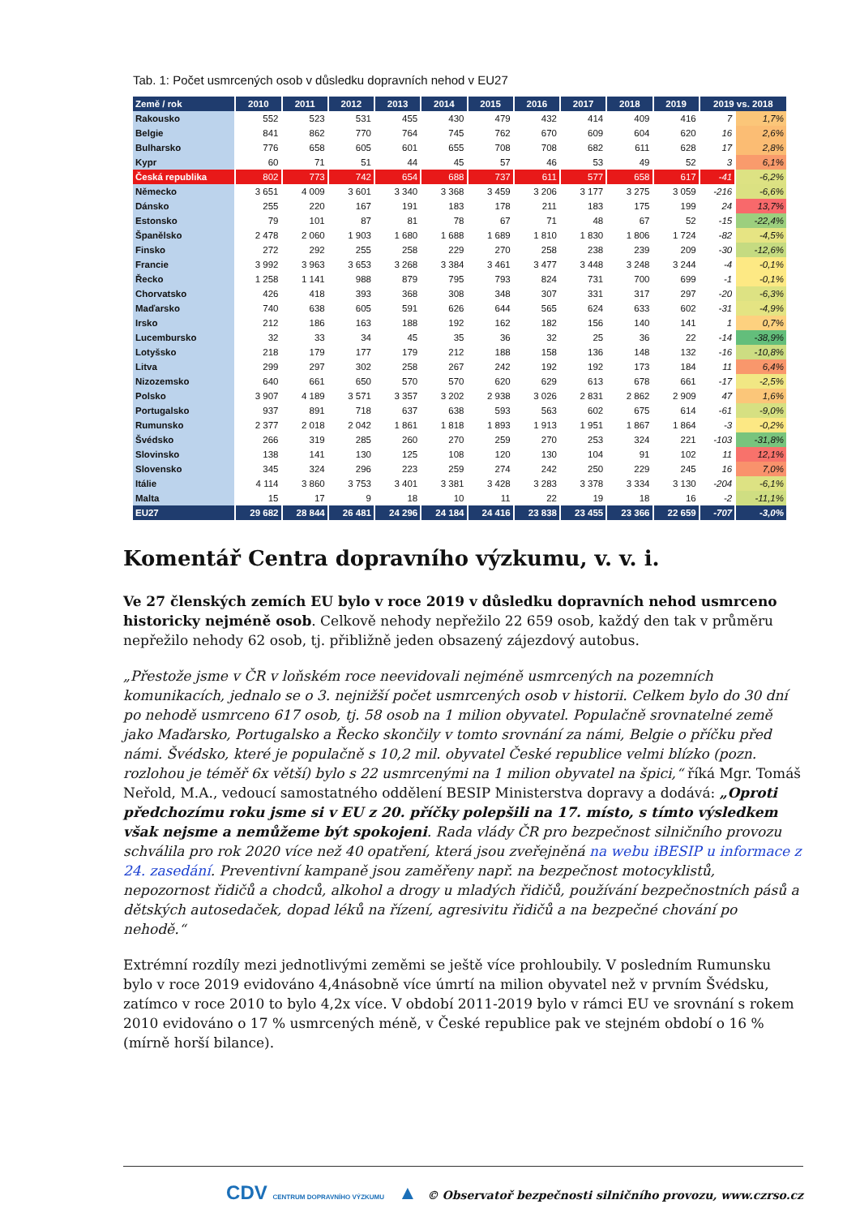Tab. 1: Počet usmrcených osob v důsledku dopravních nehod v EU27
| Země / rok | 2010 | 2011 | 2012 | 2013 | 2014 | 2015 | 2016 | 2017 | 2018 | 2019 | 2019 vs. 2018 | |
| --- | --- | --- | --- | --- | --- | --- | --- | --- | --- | --- | --- | --- |
| Rakousko | 552 | 523 | 531 | 455 | 430 | 479 | 432 | 414 | 409 | 416 | 7 | 1,7% |
| Belgie | 841 | 862 | 770 | 764 | 745 | 762 | 670 | 609 | 604 | 620 | 16 | 2,6% |
| Bulharsko | 776 | 658 | 605 | 601 | 655 | 708 | 708 | 682 | 611 | 628 | 17 | 2,8% |
| Kypr | 60 | 71 | 51 | 44 | 45 | 57 | 46 | 53 | 49 | 52 | 3 | 6,1% |
| Česká republika | 802 | 773 | 742 | 654 | 688 | 737 | 611 | 577 | 658 | 617 | -41 | -6,2% |
| Německo | 3 651 | 4 009 | 3 601 | 3 340 | 3 368 | 3 459 | 3 206 | 3 177 | 3 275 | 3 059 | -216 | -6,6% |
| Dánsko | 255 | 220 | 167 | 191 | 183 | 178 | 211 | 183 | 175 | 199 | 24 | 13,7% |
| Estonsko | 79 | 101 | 87 | 81 | 78 | 67 | 71 | 48 | 67 | 52 | -15 | -22,4% |
| Španělsko | 2 478 | 2 060 | 1 903 | 1 680 | 1 688 | 1 689 | 1 810 | 1 830 | 1 806 | 1 724 | -82 | -4,5% |
| Finsko | 272 | 292 | 255 | 258 | 229 | 270 | 258 | 238 | 239 | 209 | -30 | -12,6% |
| Francie | 3 992 | 3 963 | 3 653 | 3 268 | 3 384 | 3 461 | 3 477 | 3 448 | 3 248 | 3 244 | -4 | -0,1% |
| Řecko | 1 258 | 1 141 | 988 | 879 | 795 | 793 | 824 | 731 | 700 | 699 | -1 | -0,1% |
| Chorvatsko | 426 | 418 | 393 | 368 | 308 | 348 | 307 | 331 | 317 | 297 | -20 | -6,3% |
| Maďarsko | 740 | 638 | 605 | 591 | 626 | 644 | 565 | 624 | 633 | 602 | -31 | -4,9% |
| Irsko | 212 | 186 | 163 | 188 | 192 | 162 | 182 | 156 | 140 | 141 | 1 | 0,7% |
| Lucembursko | 32 | 33 | 34 | 45 | 35 | 36 | 32 | 25 | 36 | 22 | -14 | -38,9% |
| Lotyšsko | 218 | 179 | 177 | 179 | 212 | 188 | 158 | 136 | 148 | 132 | -16 | -10,8% |
| Litva | 299 | 297 | 302 | 258 | 267 | 242 | 192 | 192 | 173 | 184 | 11 | 6,4% |
| Nizozemsko | 640 | 661 | 650 | 570 | 570 | 620 | 629 | 613 | 678 | 661 | -17 | -2,5% |
| Polsko | 3 907 | 4 189 | 3 571 | 3 357 | 3 202 | 2 938 | 3 026 | 2 831 | 2 862 | 2 909 | 47 | 1,6% |
| Portugalsko | 937 | 891 | 718 | 637 | 638 | 593 | 563 | 602 | 675 | 614 | -61 | -9,0% |
| Rumunsko | 2 377 | 2 018 | 2 042 | 1 861 | 1 818 | 1 893 | 1 913 | 1 951 | 1 867 | 1 864 | -3 | -0,2% |
| Švédsko | 266 | 319 | 285 | 260 | 270 | 259 | 270 | 253 | 324 | 221 | -103 | -31,8% |
| Slovinsko | 138 | 141 | 130 | 125 | 108 | 120 | 130 | 104 | 91 | 102 | 11 | 12,1% |
| Slovensko | 345 | 324 | 296 | 223 | 259 | 274 | 242 | 250 | 229 | 245 | 16 | 7,0% |
| Itálie | 4 114 | 3 860 | 3 753 | 3 401 | 3 381 | 3 428 | 3 283 | 3 378 | 3 334 | 3 130 | -204 | -6,1% |
| Malta | 15 | 17 | 9 | 18 | 10 | 11 | 22 | 19 | 18 | 16 | -2 | -11,1% |
| EU27 | 29 682 | 28 844 | 26 481 | 24 296 | 24 184 | 24 416 | 23 838 | 23 455 | 23 366 | 22 659 | -707 | -3,0% |
Komentář Centra dopravního výzkumu, v. v. i.
Ve 27 členských zemích EU bylo v roce 2019 v důsledku dopravních nehod usmrceno historicky nejméně osob. Celkově nehody nepřežilo 22 659 osob, každý den tak v průměru nepřežilo nehody 62 osob, tj. přibližně jeden obsazený zájezdový autobus.
„Přestože jsme v ČR v loňském roce neevidovali nejméně usmrcených na pozemních komunikacích, jednalo se o 3. nejnižší počet usmrcených osob v historii. Celkem bylo do 30 dní po nehodě usmrceno 617 osob, tj. 58 osob na 1 milion obyvatel. Populačně srovnatelné země jako Maďarsko, Portugalsko a Řecko skončily v tomto srovnání za námi, Belgie o příčku před námi. Švédsko, které je populačně s 10,2 mil. obyvatel České republice velmi blízko (pozn. rozlohou je téměř 6x větší) bylo s 22 usmrcenými na 1 milion obyvatel na špici,“ říká Mgr. Tomáš Neřold, M.A., vedoucí samostatného oddělení BESIP Ministerstva dopravy a dodává: „Oproti předchozímu roku jsme si v EU z 20. příčky polepšili na 17. místo, s tímto výsledkem však nejsme a nemůžeme být spokojeni. Rada vlády ČR pro bezpečnost silničního provozu schválila pro rok 2020 více než 40 opatření, která jsou zveřejněná na webu iBESIP u informace z 24. zasedání. Preventivní kampaně jsou zaměřeny např. na bezpečnost motocyklistů, nepozornost řidičů a chodců, alkohol a drogy u mladých řidičů, používání bezpečnostních pásů a dětských autosedaček, dopad léků na řízení, agresivitu řidičů a na bezpečné chování po nehodě.“
Extrémní rozdíly mezi jednotlivými zeměmi se ještě více prohloubily. V posledním Rumunsku bylo v roce 2019 evidováno 4,4násobně více úmrtí na milion obyvatel než v prvním Švédsku, zatímco v roce 2010 to bylo 4,2x více. V období 2011-2019 bylo v rámci EU ve srovnání s rokem 2010 evidováno o 17 % usmrcených méně, v České republice pak ve stejném období o 16 % (mírně horší bilance).
CDV CENTRUM DOPRAVNÍHO VÝZKUMU ▲ © Observatoř bezpečnosti silničního provozu, www.czrso.cz